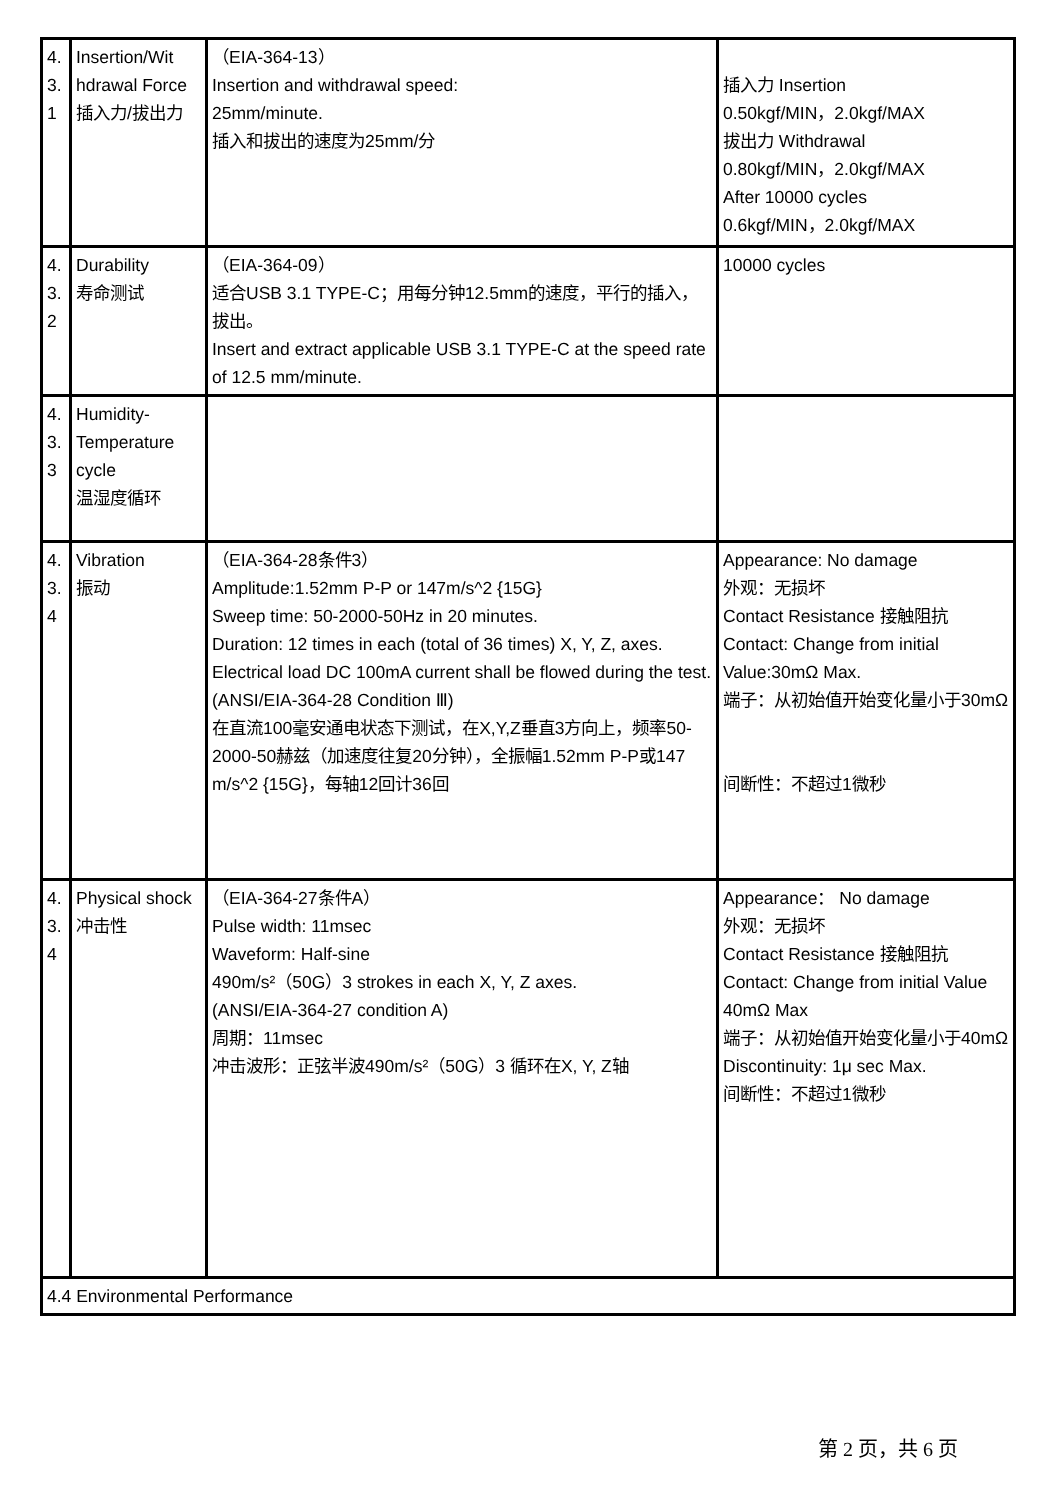| 4. 3. 1 | Insertion/Wit hdrawal Force 插入力/拔出力 | （EIA-364-13） Insertion and withdrawal speed: 25mm/minute. 插入和拔出的速度为25mm/分 | 插入力 Insertion 0.50kgf/MIN，2.0kgf/MAX 拔出力 Withdrawal 0.80kgf/MIN，2.0kgf/MAX After 10000 cycles 0.6kgf/MIN，2.0kgf/MAX |
| 4. 3. 2 | Durability 寿命测试 | （EIA-364-09） 适合USB 3.1 TYPE-C；用每分钟12.5mm的速度，平行的插入，拔出。 Insert and extract applicable USB 3.1 TYPE-C at the speed rate of 12.5 mm/minute. | 10000 cycles |
| 4. 3. 3 | Humidity-Temperature cycle 温湿度循环 | | |
| 4. 3. 4 | Vibration 振动 | （EIA-364-28条件3） Amplitude:1.52mm P-P or 147m/s^2 {15G} Sweep time: 50-2000-50Hz in 20 minutes. Duration: 12 times in each (total of 36 times) X, Y, Z, axes. Electrical load DC 100mA current shall be flowed during the test.(ANSI/EIA-364-28 Condition Ⅲ) 在直流100毫安通电状态下测试，在X,Y,Z垂直3方向上，频率50-2000-50赫兹（加速度往复20分钟），全振幅1.52mm P-P或147 m/s^2 {15G}，每轴12回计36回 | Appearance: No damage 外观：无损坏 Contact Resistance 接触阻抗 Contact: Change from initial Value:30mΩ Max. 端子：从初始值开始变化量小于30mΩ 间断性：不超过1微秒 |
| 4. 3. 4 | Physical shock 冲击性 | （EIA-364-27条件A） Pulse width: 11msec Waveform: Half-sine 490m/s²（50G）3 strokes in each X, Y, Z axes. (ANSI/EIA-364-27 condition A) 周期：11msec 冲击波形：正弦半波490m/s²（50G）3 循环在X, Y, Z轴 | Appearance： No damage 外观：无损坏 Contact Resistance 接触阻抗 Contact: Change from initial Value 40mΩ Max 端子：从初始值开始变化量小于40mΩ Discontinuity: 1μ sec Max. 间断性：不超过1微秒 |
| 4.4 Environmental Performance | | | |
第 2 页，共 6 页